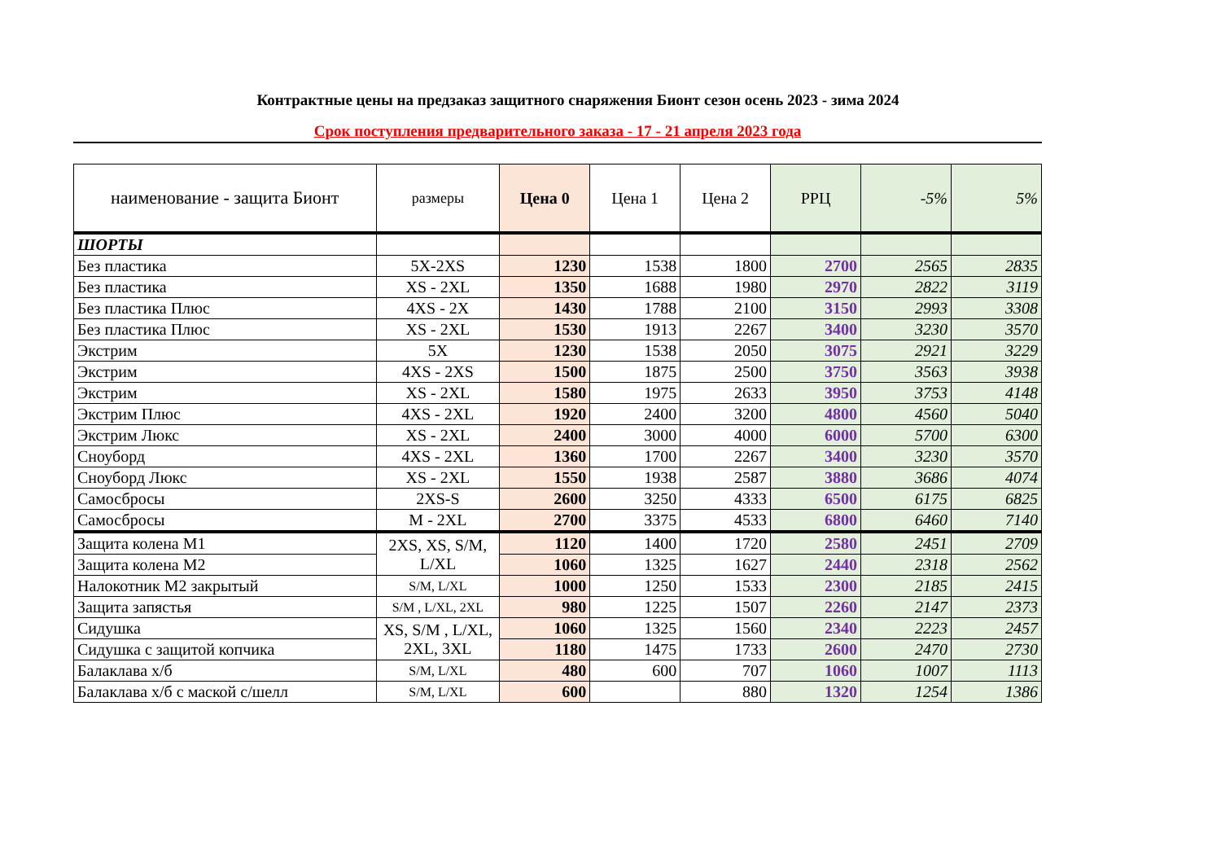Контрактные цены на предзаказ защитного снаряжения Бионт сезон осень 2023 - зима 2024
Срок поступления предварительного заказа - 17 - 21 апреля 2023 года
| наименование - защита Бионт | размеры | Цена 0 | Цена 1 | Цена 2 | РРЦ | -5% | 5% |
| --- | --- | --- | --- | --- | --- | --- | --- |
| ШОРТЫ | | | | | | | |
| Без пластика | 5X-2XS | 1230 | 1538 | 1800 | 2700 | 2565 | 2835 |
| Без пластика | XS - 2XL | 1350 | 1688 | 1980 | 2970 | 2822 | 3119 |
| Без пластика Плюс | 4XS - 2X | 1430 | 1788 | 2100 | 3150 | 2993 | 3308 |
| Без пластика Плюс | XS - 2XL | 1530 | 1913 | 2267 | 3400 | 3230 | 3570 |
| Экстрим | 5X | 1230 | 1538 | 2050 | 3075 | 2921 | 3229 |
| Экстрим | 4XS - 2XS | 1500 | 1875 | 2500 | 3750 | 3563 | 3938 |
| Экстрим | XS - 2XL | 1580 | 1975 | 2633 | 3950 | 3753 | 4148 |
| Экстрим Плюс | 4XS - 2XL | 1920 | 2400 | 3200 | 4800 | 4560 | 5040 |
| Экстрим Люкс | XS - 2XL | 2400 | 3000 | 4000 | 6000 | 5700 | 6300 |
| Сноуборд | 4XS - 2XL | 1360 | 1700 | 2267 | 3400 | 3230 | 3570 |
| Сноуборд Люкс | XS - 2XL | 1550 | 1938 | 2587 | 3880 | 3686 | 4074 |
| Самосбросы | 2XS-S | 2600 | 3250 | 4333 | 6500 | 6175 | 6825 |
| Самосбросы | M - 2XL | 2700 | 3375 | 4533 | 6800 | 6460 | 7140 |
| Защита колена М1 | 2XS, XS, S/M, L/XL | 1120 | 1400 | 1720 | 2580 | 2451 | 2709 |
| Защита колена М2 | | 1060 | 1325 | 1627 | 2440 | 2318 | 2562 |
| Налокотник М2 закрытый | S/M, L/XL | 1000 | 1250 | 1533 | 2300 | 2185 | 2415 |
| Защита запястья | S/M , L/XL, 2XL | 980 | 1225 | 1507 | 2260 | 2147 | 2373 |
| Сидушка | XS, S/M , L/XL, 2XL, 3XL | 1060 | 1325 | 1560 | 2340 | 2223 | 2457 |
| Сидушка с защитой копчика | | 1180 | 1475 | 1733 | 2600 | 2470 | 2730 |
| Балаклава х/б | S/M, L/XL | 480 | 600 | 707 | 1060 | 1007 | 1113 |
| Балаклава х/б с маской с/шелл | S/M, L/XL | 600 | | 880 | 1320 | 1254 | 1386 |